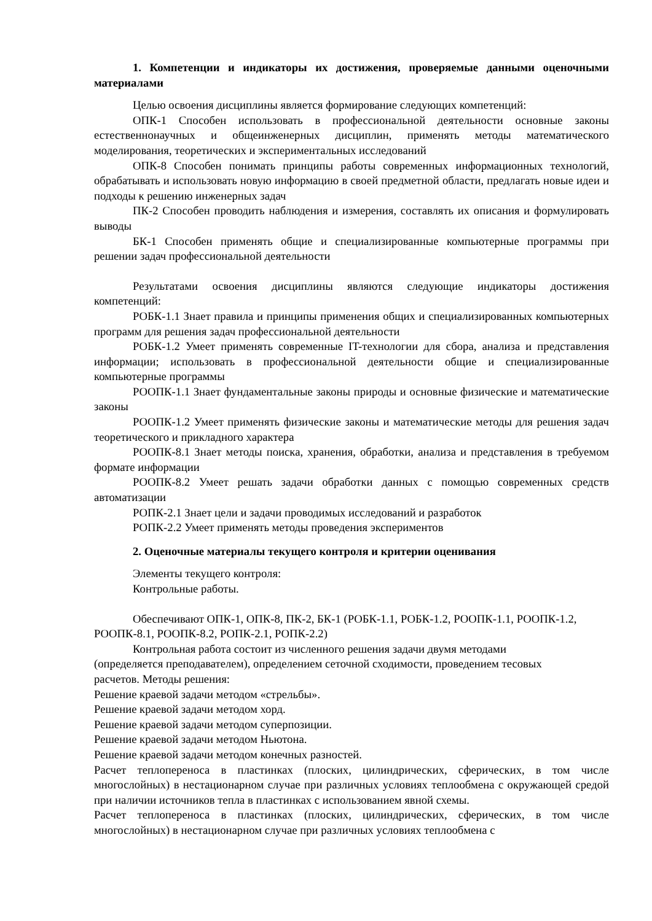1. Компетенции и индикаторы их достижения, проверяемые данными оценочными материалами
Целью освоения дисциплины является формирование следующих компетенций:
ОПК-1 Способен использовать в профессиональной деятельности основные законы естественнонаучных и общеинженерных дисциплин, применять методы математического моделирования, теоретических и экспериментальных исследований
ОПК-8 Способен понимать принципы работы современных информационных технологий, обрабатывать и использовать новую информацию в своей предметной области, предлагать новые идеи и подходы к решению инженерных задач
ПК-2 Способен проводить наблюдения и измерения, составлять их описания и формулировать выводы
БК-1 Способен применять общие и специализированные компьютерные программы при решении задач профессиональной деятельности
Результатами освоения дисциплины являются следующие индикаторы достижения компетенций:
РОБК-1.1 Знает правила и принципы применения общих и специализированных компьютерных программ для решения задач профессиональной деятельности
РОБК-1.2 Умеет применять современные IT-технологии для сбора, анализа и представления информации; использовать в профессиональной деятельности общие и специализированные компьютерные программы
РООПК-1.1 Знает фундаментальные законы природы и основные физические и математические законы
РООПК-1.2 Умеет применять физические законы и математические методы для решения задач теоретического и прикладного характера
РООПК-8.1 Знает методы поиска, хранения, обработки, анализа и представления в требуемом формате информации
РООПК-8.2 Умеет решать задачи обработки данных с помощью современных средств автоматизации
РОПК-2.1 Знает цели и задачи проводимых исследований и разработок
РОПК-2.2 Умеет применять методы проведения экспериментов
2. Оценочные материалы текущего контроля и критерии оценивания
Элементы текущего контроля:
Контрольные работы.
Обеспечивают ОПК-1, ОПК-8, ПК-2, БК-1 (РОБК-1.1, РОБК-1.2, РООПК-1.1, РООПК-1.2, РООПК-8.1, РООПК-8.2, РОПК-2.1, РОПК-2.2)
Контрольная работа состоит из численного решения задачи двумя методами (определяется преподавателем), определением сеточной сходимости, проведением тесовых расчетов. Методы решения:
Решение краевой задачи методом «стрельбы».
Решение краевой задачи методом хорд.
Решение краевой задачи методом суперпозиции.
Решение краевой задачи методом Ньютона.
Решение краевой задачи методом конечных разностей.
Расчет теплопереноса в пластинках (плоских, цилиндрических, сферических, в том числе многослойных) в нестационарном случае при различных условиях теплообмена с окружающей средой при наличии источников тепла в пластинках с использованием явной схемы.
Расчет теплопереноса в пластинках (плоских, цилиндрических, сферических, в том числе многослойных) в нестационарном случае при различных условиях теплообмена с